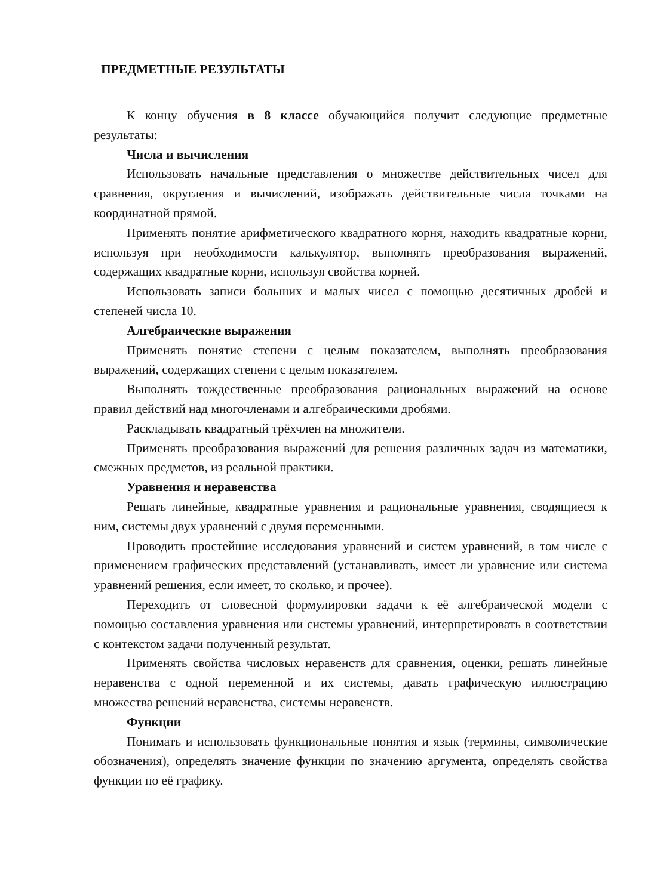ПРЕДМЕТНЫЕ РЕЗУЛЬТАТЫ
К концу обучения в 8 классе обучающийся получит следующие предметные результаты:
Числа и вычисления
Использовать начальные представления о множестве действительных чисел для сравнения, округления и вычислений, изображать действительные числа точками на координатной прямой.
Применять понятие арифметического квадратного корня, находить квадратные корни, используя при необходимости калькулятор, выполнять преобразования выражений, содержащих квадратные корни, используя свойства корней.
Использовать записи больших и малых чисел с помощью десятичных дробей и степеней числа 10.
Алгебраические выражения
Применять понятие степени с целым показателем, выполнять преобразования выражений, содержащих степени с целым показателем.
Выполнять тождественные преобразования рациональных выражений на основе правил действий над многочленами и алгебраическими дробями.
Раскладывать квадратный трёхчлен на множители.
Применять преобразования выражений для решения различных задач из математики, смежных предметов, из реальной практики.
Уравнения и неравенства
Решать линейные, квадратные уравнения и рациональные уравнения, сводящиеся к ним, системы двух уравнений с двумя переменными.
Проводить простейшие исследования уравнений и систем уравнений, в том числе с применением графических представлений (устанавливать, имеет ли уравнение или система уравнений решения, если имеет, то сколько, и прочее).
Переходить от словесной формулировки задачи к её алгебраической модели с помощью составления уравнения или системы уравнений, интерпретировать в соответствии с контекстом задачи полученный результат.
Применять свойства числовых неравенств для сравнения, оценки, решать линейные неравенства с одной переменной и их системы, давать графическую иллюстрацию множества решений неравенства, системы неравенств.
Функции
Понимать и использовать функциональные понятия и язык (термины, символические обозначения), определять значение функции по значению аргумента, определять свойства функции по её графику.